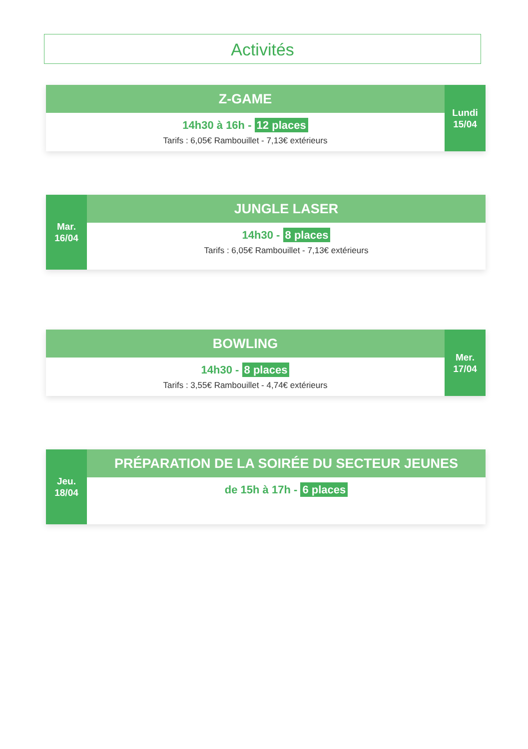Activités
Z-GAME
14h30 à 16h - 12 places
Tarifs : 6,05€ Rambouillet - 7,13€ extérieurs
Lundi
15/04
Mar.
16/04
JUNGLE LASER
14h30 - 8 places
Tarifs : 6,05€ Rambouillet - 7,13€ extérieurs
BOWLING
14h30 - 8 places
Tarifs : 3,55€ Rambouillet - 4,74€ extérieurs
Mer.
17/04
Jeu.
18/04
PRÉPARATION DE LA SOIRÉE DU SECTEUR JEUNES
de 15h à 17h - 6 places